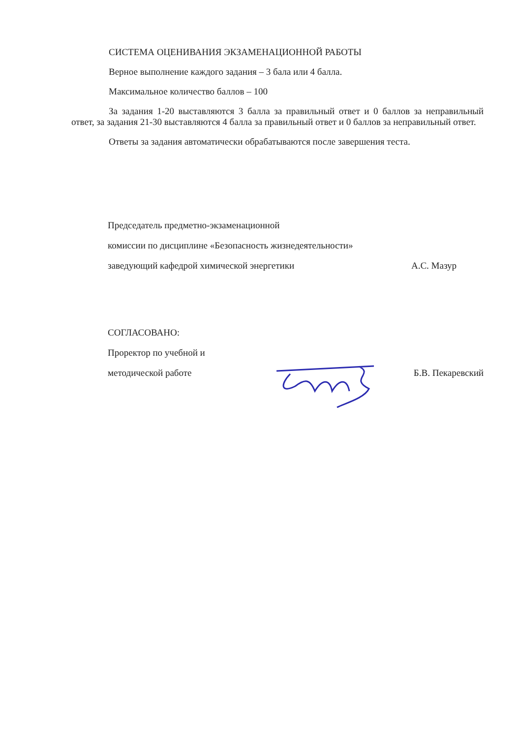СИСТЕМА ОЦЕНИВАНИЯ ЭКЗАМЕНАЦИОННОЙ РАБОТЫ
Верное выполнение каждого задания – 3 бала или 4 балла.
Максимальное количество баллов – 100
За задания 1-20 выставляются 3 балла за правильный ответ и 0 баллов за неправильный ответ, за задания 21-30 выставляются 4 балла за правильный ответ и 0 баллов за неправильный ответ.
Ответы за задания автоматически обрабатываются после завершения теста.
Председатель предметно-экзаменационной
комиссии по дисциплине «Безопасность жизнедеятельности»
заведующий кафедрой химической энергетики А.С. Мазур
СОГЛАСОВАНО:
Проректор по учебной и
методической работе Б.В. Пекаревский